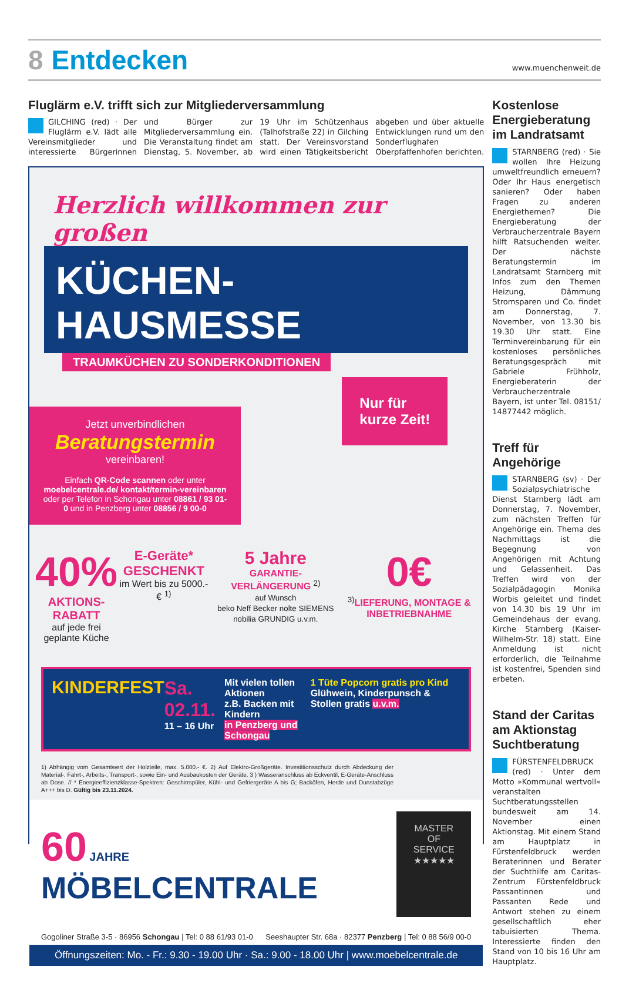8 Entdecken
www.muenchenweit.de
Fluglärm e.V. trifft sich zur Mitgliederversammlung
GILCHING (red) · Der Fluglärm e.V. lädt alle Vereinsmitglieder und interessierte Bürgerinnen und Bürger zur Mitgliederversammlung ein. Die Veranstaltung findet am Dienstag, 5. November, ab 19 Uhr im Schützenhaus (Talhofstraße 22) in Gilching statt. Der Vereinsvorstand wird einen Tätigkeitsbericht abgeben und über aktuelle Entwicklungen rund um den Sonderflughafen Oberpfaffenhofen berichten.
Herzlich willkommen zur großen
KÜCHEN-HAUSMESSE
TRAUMKÜCHEN ZU SONDERKONDITIONEN
Nur für
kurze Zeit!
Jetzt unverbindlichen
Beratungstermin
vereinbaren!
Einfach QR-Code scannen oder unter moebelcentrale.de/ kontakt/termin-vereinbaren oder per Telefon in Schongau unter 08861 / 93 01-0 und in Penzberg unter 08856 / 9 00-0
40%
AKTIONS-RABATT
auf jede frei geplante Küche
E-Geräte* GESCHENKT
im Wert bis zu 5000.- € <sup>1)</sup>
5 Jahre
GARANTIE-VERLÄNGERUNG <sup>2)</sup>
auf Wunsch
beko Neff Becker nolte SIEMENS nobilia GRUNDIG u.v.m.
0€
<sup>3)</sup> LIEFERUNG, MONTAGE & INBETRIEBNAHME
KINDERFEST Sa. 02.11.
11 – 16 Uhr
Mit vielen tollen Aktionen
z.B. Backen mit Kindern
in Penzberg und Schongau
1 Tüte Popcorn gratis pro Kind
Glühwein, Kinderpunsch & Stollen gratis u.v.m.
1) Abhängig vom Gesamtwert der Holzteile, max. 5.000.- €. 2) Auf Elektro-Großgeräte. Investitionsschutz durch Abdeckung der Material-, Fahrt-, Arbeits-, Transport-, sowie Ein- und Ausbaukosten der Geräte. 3 ) Wasseranschluss ab Eckventil, E-Geräte-Anschluss ab Dose. // * Energieeffizienzklasse-Spektren: Geschirrspüler, Kühl- und Gefriergeräte A bis G; Backöfen, Herde und Dunstabzüge A+++ bis D. Gültig bis 23.11.2024.
60 JAHRE MÖBELCENTRALE
MASTER OF SERVICE
★★★★★
Gogoliner Straße 3-5 · 86956 Schongau | Tel: 0 88 61/93 01-0 Seeshaupter Str. 68a · 82377 Penzberg | Tel: 0 88 56/9 00-0
Öffnungszeiten: Mo. - Fr.: 9.30 - 19.00 Uhr · Sa.: 9.00 - 18.00 Uhr | www.moebelcentrale.de
Kostenlose Energieberatung im Landratsamt
STARNBERG (red) · Sie wollen Ihre Heizung umweltfreundlich erneuern? Oder Ihr Haus energetisch sanieren? Oder haben Fragen zu anderen Energiethemen? Die Energieberatung der Verbraucherzentrale Bayern hilft Ratsuchenden weiter. Der nächste Beratungstermin im Landratsamt Starnberg mit Infos zum den Themen Heizung, Dämmung Stromsparen und Co. findet am Donnerstag, 7. November, von 13.30 bis 19.30 Uhr statt. Eine Terminvereinbarung für ein kostenloses persönliches Beratungsgespräch mit Gabriele Frühholz, Energieberaterin der Verbraucherzentrale Bayern, ist unter Tel. 08151/ 14877442 möglich.
Treff für Angehörige
STARNBERG (sv) · Der Sozialpsychiatrische Dienst Starnberg lädt am Donnerstag, 7. November, zum nächsten Treffen für Angehörige ein. Thema des Nachmittags ist die Begegnung von Angehörigen mit Achtung und Gelassenheit. Das Treffen wird von der Sozialpädagogin Monika Worbis geleitet und findet von 14.30 bis 19 Uhr im Gemeindehaus der evang. Kirche Starnberg (Kaiser-Wilhelm-Str. 18) statt. Eine Anmeldung ist nicht erforderlich, die Teilnahme ist kostenfrei, Spenden sind erbeten.
Stand der Caritas am Aktionstag Suchtberatung
FÜRSTENFELDBRUCK (red) · Unter dem Motto »Kommunal wertvoll« veranstalten Suchtberatungsstellen bundesweit am 14. November einen Aktionstag. Mit einem Stand am Hauptplatz in Fürstenfeldbruck werden Beraterinnen und Berater der Suchthilfe am Caritas-Zentrum Fürstenfeldbruck Passantinnen und Passanten Rede und Antwort stehen zu einem gesellschaftlich eher tabuisierten Thema. Interessierte finden den Stand von 10 bis 16 Uhr am Hauptplatz.